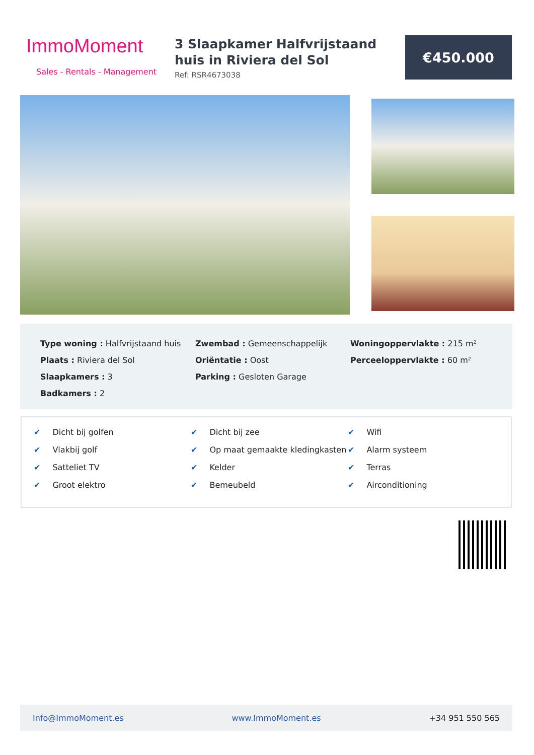ImmoMoment
Sales - Rentals - Management
3 Slaapkamer Halfvrijstaand huis in Riviera del Sol
Ref: RSR4673038
€450.000
Type woning : Halfvrijstaand huis
Plaats : Riviera del Sol
Slaapkamers : 3
Badkamers : 2
Zwembad : Gemeenschappelijk
Oriëntatie : Oost
Parking : Gesloten Garage
Woningoppervlakte : 215 m²
Perceeloppervlakte : 60 m²
✔ Dicht bij golfen
✔ Vlakbij golf
✔ Satteliet TV
✔ Groot elektro
✔ Dicht bij zee
✔ Op maat gemaakte kledingkasten
✔ Kelder
✔ Bemeubeld
✔ Wifi
✔ Alarm systeem
✔ Terras
✔ Airconditioning
Info@ImmoMoment.es www.ImmoMoment.es +34 951 550 565